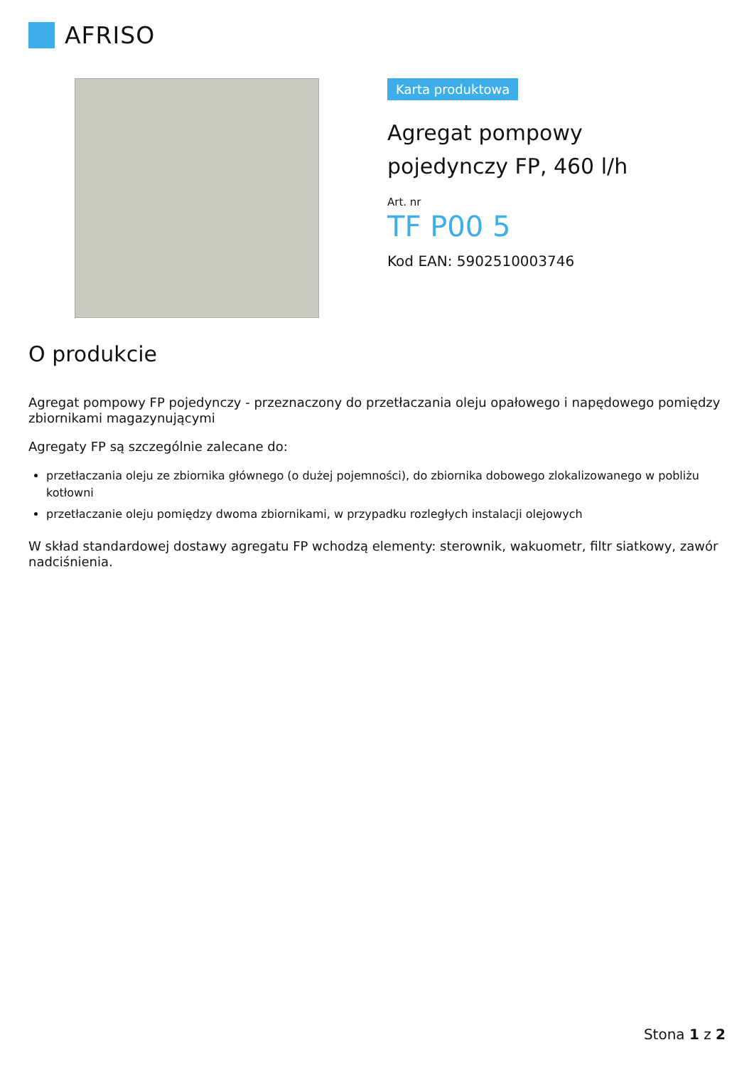AFRISO
Karta produktowa
Agregat pompowy
pojedynczy FP, 460 l/h
Art. nr
TF P00 5
Kod EAN: 5902510003746
O produkcie
Agregat pompowy FP pojedynczy - przeznaczony do przetłaczania oleju opałowego i napędowego pomiędzy zbiornikami magazynującymi
Agregaty FP są szczególnie zalecane do:
przetłaczania oleju ze zbiornika głównego (o dużej pojemności), do zbiornika dobowego zlokalizowanego w pobliżu kotłowni
przetłaczanie oleju pomiędzy dwoma zbiornikami, w przypadku rozległych instalacji olejowych
W skład standardowej dostawy agregatu FP wchodzą elementy: sterownik, wakuometr, filtr siatkowy, zawór nadciśnienia.
Stona 1 z 2